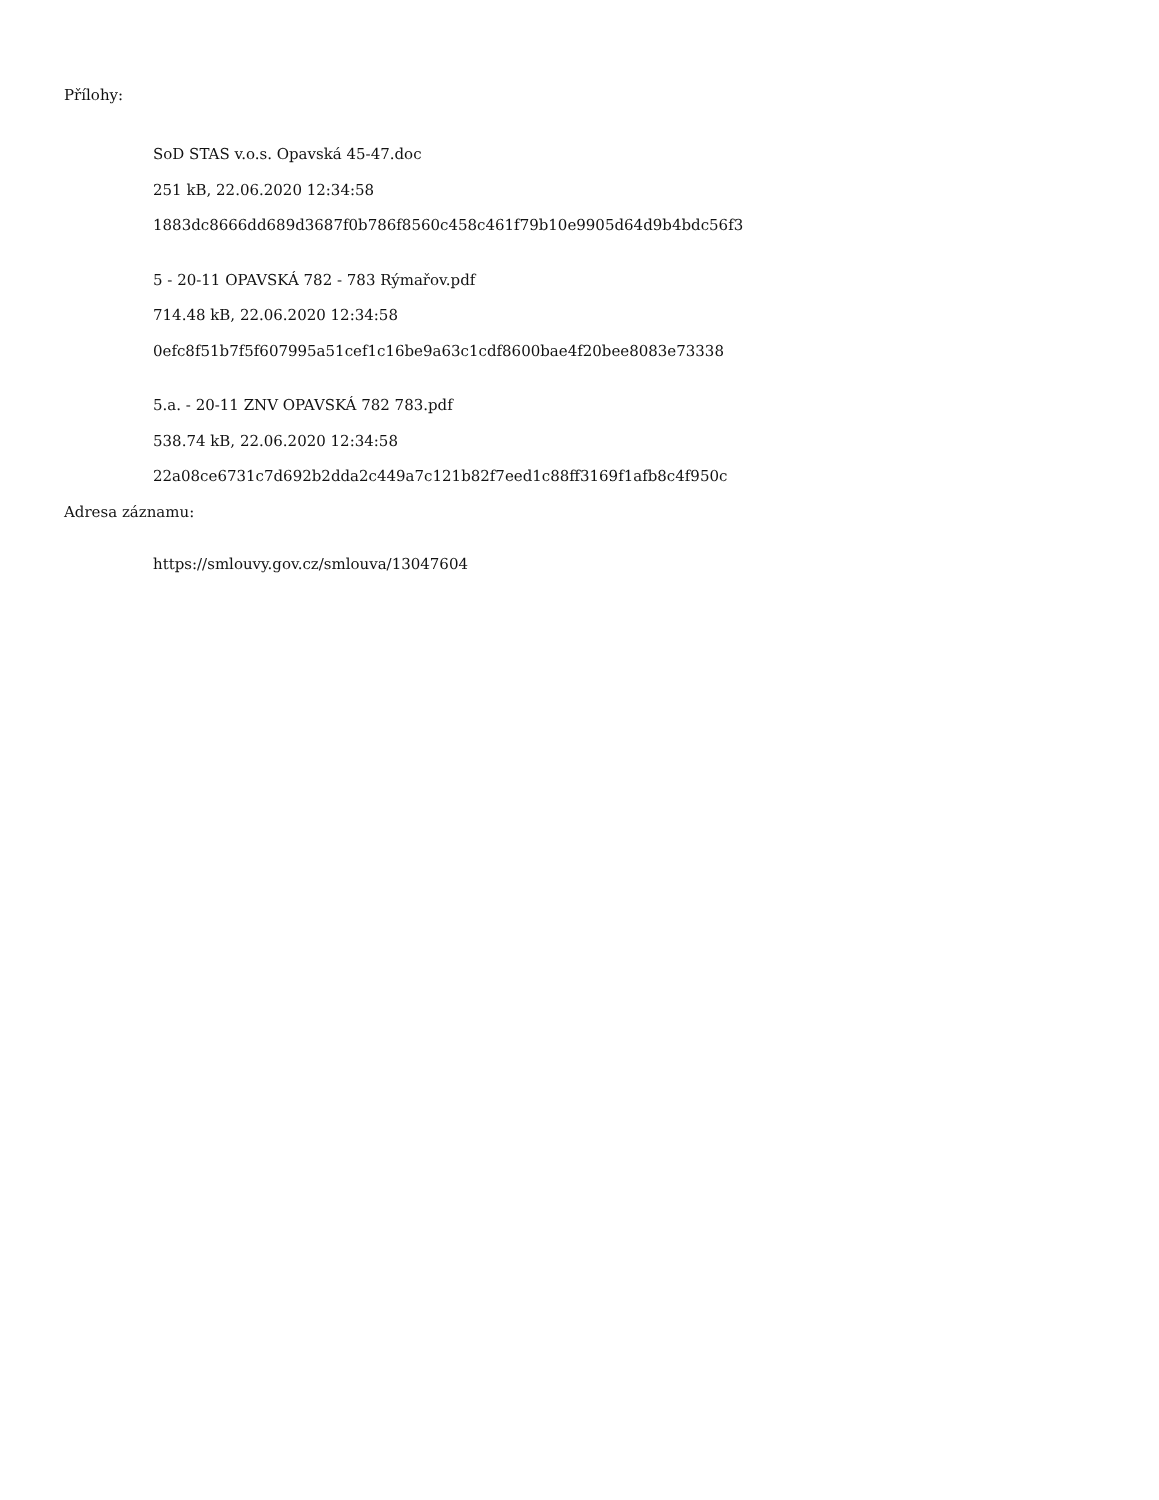Přílohy:
SoD STAS v.o.s. Opavská 45-47.doc
251 kB, 22.06.2020 12:34:58
1883dc8666dd689d3687f0b786f8560c458c461f79b10e9905d64d9b4bdc56f3
5 - 20-11 OPAVSKÁ 782 - 783 Rýmařov.pdf
714.48 kB, 22.06.2020 12:34:58
0efc8f51b7f5f607995a51cef1c16be9a63c1cdf8600bae4f20bee8083e73338
5.a. - 20-11 ZNV OPAVSKÁ 782 783.pdf
538.74 kB, 22.06.2020 12:34:58
22a08ce6731c7d692b2dda2c449a7c121b82f7eed1c88ff3169f1afb8c4f950c
Adresa záznamu:
https://smlouvy.gov.cz/smlouva/13047604